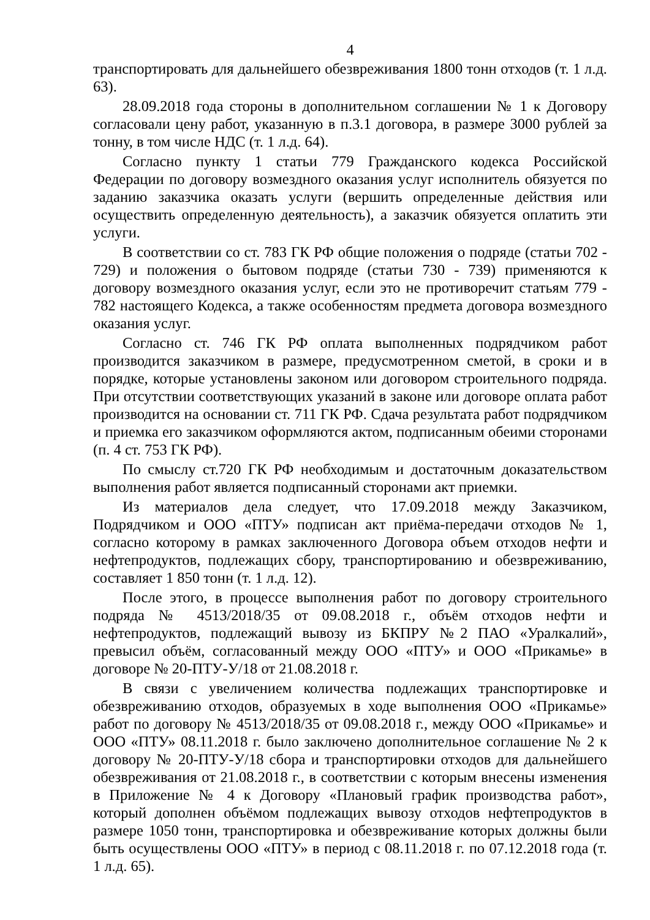4
транспортировать для дальнейшего обезвреживания 1800 тонн отходов (т. 1 л.д. 63).
28.09.2018 года стороны в дополнительном соглашении № 1 к Договору согласовали цену работ, указанную в п.3.1 договора, в размере 3000 рублей за тонну, в том числе НДС (т. 1 л.д. 64).
Согласно пункту 1 статьи 779 Гражданского кодекса Российской Федерации по договору возмездного оказания услуг исполнитель обязуется по заданию заказчика оказать услуги (вершить определенные действия или осуществить определенную деятельность), а заказчик обязуется оплатить эти услуги.
В соответствии со ст. 783 ГК РФ общие положения о подряде (статьи 702 - 729) и положения о бытовом подряде (статьи 730 - 739) применяются к договору возмездного оказания услуг, если это не противоречит статьям 779 - 782 настоящего Кодекса, а также особенностям предмета договора возмездного оказания услуг.
Согласно ст. 746 ГК РФ оплата выполненных подрядчиком работ производится заказчиком в размере, предусмотренном сметой, в сроки и в порядке, которые установлены законом или договором строительного подряда. При отсутствии соответствующих указаний в законе или договоре оплата работ производится на основании ст. 711 ГК РФ. Сдача результата работ подрядчиком и приемка его заказчиком оформляются актом, подписанным обеими сторонами (п. 4 ст. 753 ГК РФ).
По смыслу ст.720 ГК РФ необходимым и достаточным доказательством выполнения работ является подписанный сторонами акт приемки.
Из материалов дела следует, что 17.09.2018 между Заказчиком, Подрядчиком и ООО «ПТУ» подписан акт приёма-передачи отходов № 1, согласно которому в рамках заключенного Договора объем отходов нефти и нефтепродуктов, подлежащих сбору, транспортированию и обезвреживанию, составляет 1 850 тонн (т. 1 л.д. 12).
После этого, в процессе выполнения работ по договору строительного подряда № 4513/2018/35 от 09.08.2018 г., объём отходов нефти и нефтепродуктов, подлежащий вывозу из БКПРУ №2 ПАО «Уралкалий», превысил объём, согласованный между ООО «ПТУ» и ООО «Прикамье» в договоре № 20-ПТУ-У/18 от 21.08.2018 г.
В связи с увеличением количества подлежащих транспортировке и обезвреживанию отходов, образуемых в ходе выполнения ООО «Прикамье» работ по договору № 4513/2018/35 от 09.08.2018 г., между ООО «Прикамье» и ООО «ПТУ» 08.11.2018 г. было заключено дополнительное соглашение № 2 к договору № 20-ПТУ-У/18 сбора и транспортировки отходов для дальнейшего обезвреживания от 21.08.2018 г., в соответствии с которым внесены изменения в Приложение № 4 к Договору «Плановый график производства работ», который дополнен объёмом подлежащих вывозу отходов нефтепродуктов в размере 1050 тонн, транспортировка и обезвреживание которых должны были быть осуществлены ООО «ПТУ» в период с 08.11.2018 г. по 07.12.2018 года (т. 1 л.д. 65).